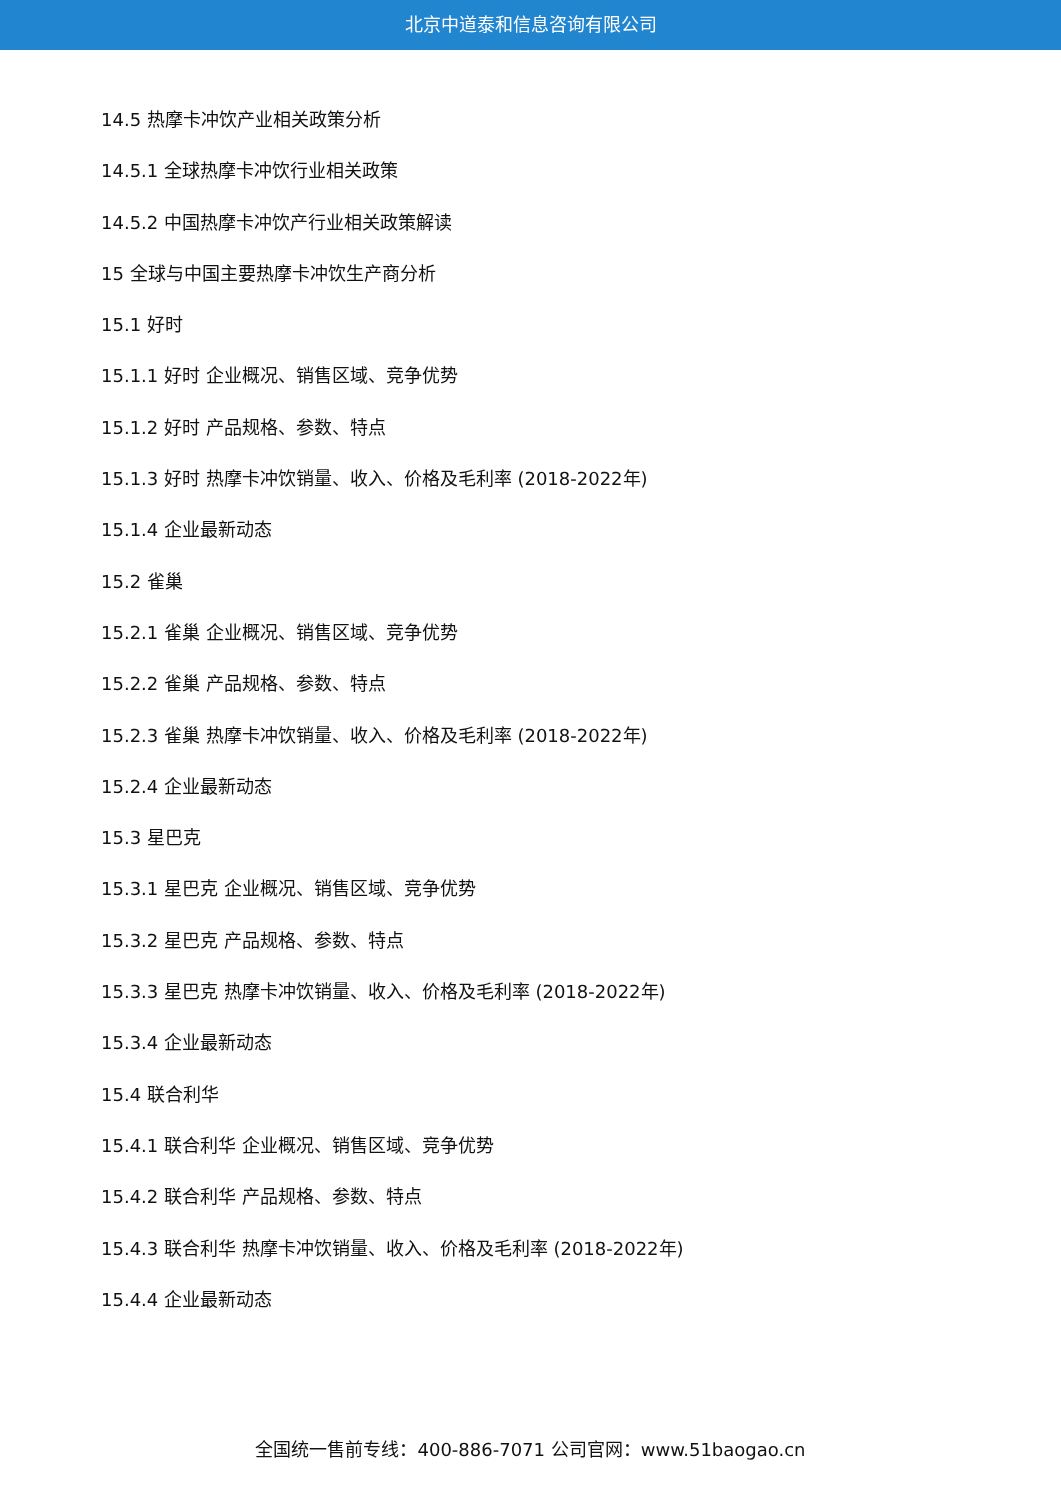北京中道泰和信息咨询有限公司
14.5 热摩卡冲饮产业相关政策分析
14.5.1 全球热摩卡冲饮行业相关政策
14.5.2 中国热摩卡冲饮产行业相关政策解读
15 全球与中国主要热摩卡冲饮生产商分析
15.1 好时
15.1.1 好时 企业概况、销售区域、竞争优势
15.1.2 好时 产品规格、参数、特点
15.1.3 好时 热摩卡冲饮销量、收入、价格及毛利率 (2018-2022年)
15.1.4 企业最新动态
15.2 雀巢
15.2.1 雀巢 企业概况、销售区域、竞争优势
15.2.2 雀巢 产品规格、参数、特点
15.2.3 雀巢 热摩卡冲饮销量、收入、价格及毛利率 (2018-2022年)
15.2.4 企业最新动态
15.3 星巴克
15.3.1 星巴克 企业概况、销售区域、竞争优势
15.3.2 星巴克 产品规格、参数、特点
15.3.3 星巴克 热摩卡冲饮销量、收入、价格及毛利率 (2018-2022年)
15.3.4 企业最新动态
15.4 联合利华
15.4.1 联合利华 企业概况、销售区域、竞争优势
15.4.2 联合利华 产品规格、参数、特点
15.4.3 联合利华 热摩卡冲饮销量、收入、价格及毛利率 (2018-2022年)
15.4.4 企业最新动态
全国统一售前专线：400-886-7071 公司官网：www.51baogao.cn